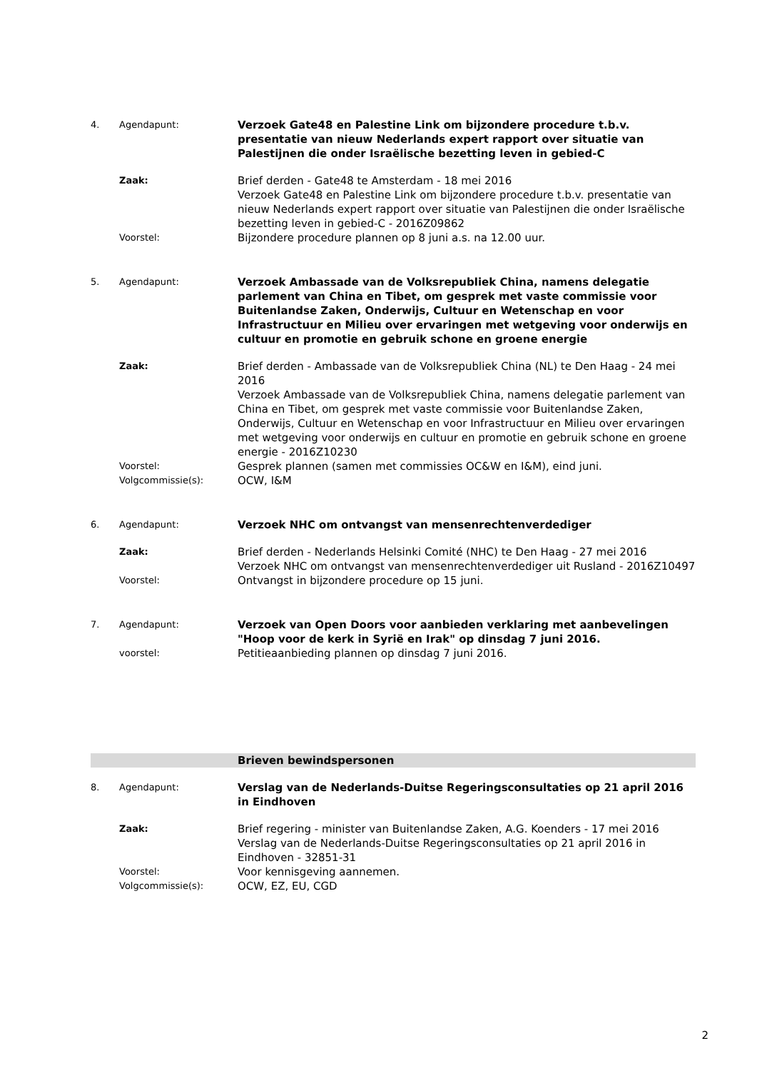4. Agendapunt:
Verzoek Gate48 en Palestine Link om bijzondere procedure t.b.v. presentatie van nieuw Nederlands expert rapport over situatie van Palestijnen die onder Israëlische bezetting leven in gebied-C
Zaak:
Brief derden - Gate48 te Amsterdam - 18 mei 2016
Verzoek Gate48 en Palestine Link om bijzondere procedure t.b.v. presentatie van nieuw Nederlands expert rapport over situatie van Palestijnen die onder Israëlische bezetting leven in gebied-C - 2016Z09862
Voorstel:
Bijzondere procedure plannen op 8 juni a.s. na 12.00 uur.
5. Agendapunt:
Verzoek Ambassade van de Volksrepubliek China, namens delegatie parlement van China en Tibet, om gesprek met vaste commissie voor Buitenlandse Zaken, Onderwijs, Cultuur en Wetenschap en voor Infrastructuur en Milieu over ervaringen met wetgeving voor onderwijs en cultuur en promotie en gebruik schone en groene energie
Zaak:
Brief derden - Ambassade van de Volksrepubliek China (NL) te Den Haag - 24 mei 2016
Verzoek Ambassade van de Volksrepubliek China, namens delegatie parlement van China en Tibet, om gesprek met vaste commissie voor Buitenlandse Zaken, Onderwijs, Cultuur en Wetenschap en voor Infrastructuur en Milieu over ervaringen met wetgeving voor onderwijs en cultuur en promotie en gebruik schone en groene energie - 2016Z10230
Voorstel:
Gesprek plannen (samen met commissies OC&W en I&M), eind juni.
Volgcommissie(s):
OCW, I&M
6. Agendapunt:
Verzoek NHC om ontvangst van mensenrechtenverdediger
Zaak:
Brief derden - Nederlands Helsinki Comité (NHC) te Den Haag - 27 mei 2016
Verzoek NHC om ontvangst van mensenrechtenverdediger uit Rusland - 2016Z10497
Voorstel:
Ontvangst in bijzondere procedure op 15 juni.
7. Agendapunt:
Verzoek van Open Doors voor aanbieden verklaring met aanbevelingen "Hoop voor de kerk in Syrië en Irak" op dinsdag 7 juni 2016.
voorstel:
Petitieaanbieding plannen op dinsdag 7 juni 2016.
Brieven bewindspersonen
8. Agendapunt:
Verslag van de Nederlands-Duitse Regeringsconsultaties op 21 april 2016 in Eindhoven
Zaak:
Brief regering - minister van Buitenlandse Zaken, A.G. Koenders - 17 mei 2016
Verslag van de Nederlands-Duitse Regeringsconsultaties op 21 april 2016 in Eindhoven - 32851-31
Voorstel:
Voor kennisgeving aannemen.
Volgcommissie(s):
OCW, EZ, EU, CGD
2